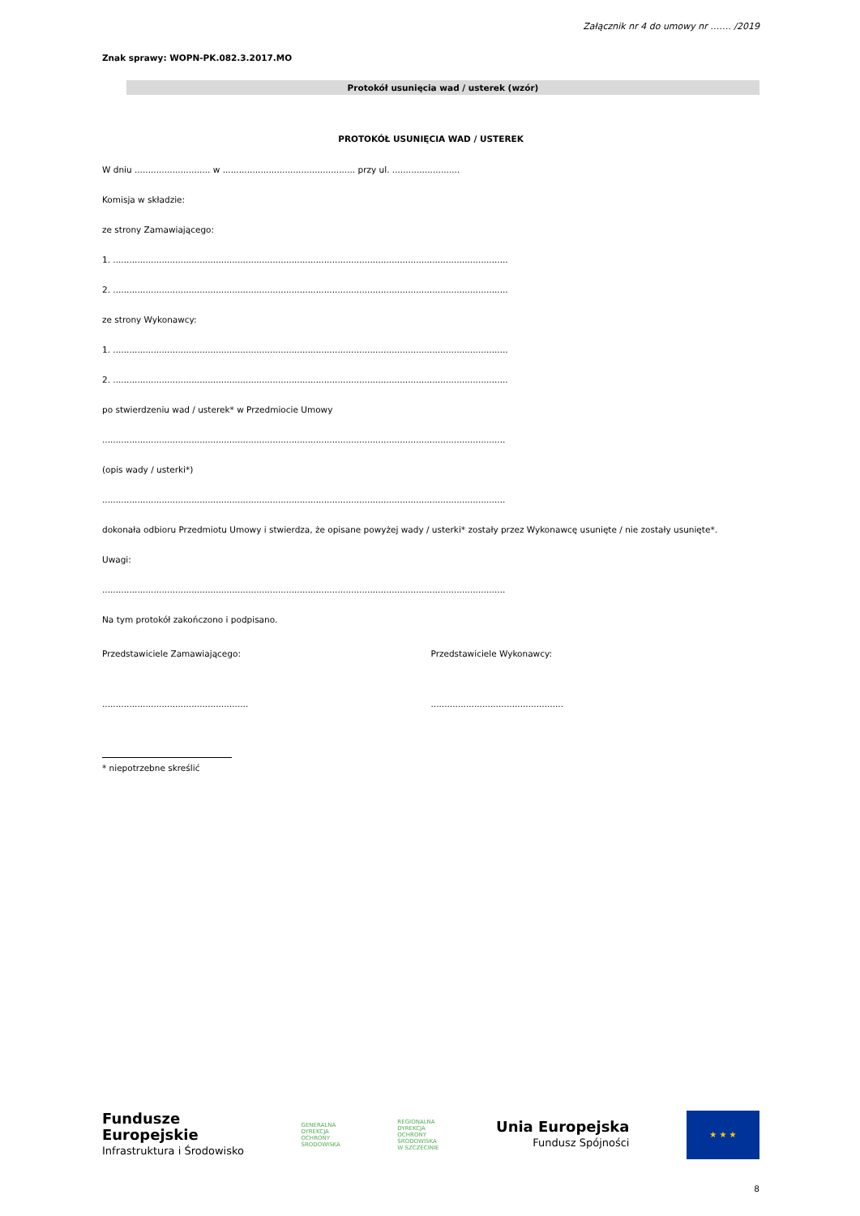Załącznik nr 4 do umowy nr ……. /2019
Znak sprawy: WOPN-PK.082.3.2017.MO
Protokół usunięcia wad / usterek (wzór)
PROTOKÓŁ USUNIĘCIA WAD / USTEREK
W dniu ............................ w ................................................. przy ul. .........................
Komisja w składzie:
ze strony Zamawiającego:
1. ..................................................................................................................................................
2. ..................................................................................................................................................
ze strony Wykonawcy:
1. ..................................................................................................................................................
2. ..................................................................................................................................................
po stwierdzeniu wad / usterek* w Przedmiocie Umowy
.....................................................................................................................................................
(opis wady / usterki*)
.....................................................................................................................................................
dokonała odbioru Przedmiotu Umowy i stwierdza, że opisane powyżej wady / usterki* zostały przez Wykonawcę usunięte / nie zostały usunięte*.
Uwagi:
.....................................................................................................................................................
Na tym protokół zakończono i podpisano.
Przedstawiciele Zamawiającego: Przedstawiciele Wykonawcy:
...................................................... .................................................
* niepotrzebne skreślić
Fundusze
Europejskie
Infrastruktura i Środowisko
GENERALNA
DYREKCJA
OCHRONY
ŚRODOWISKA
REGIONALNA
DYREKCJA
OCHRONY
ŚRODOWISKA
W SZCZECINIE
Unia Europejska
Fundusz Spójności
★ ★ ★
8